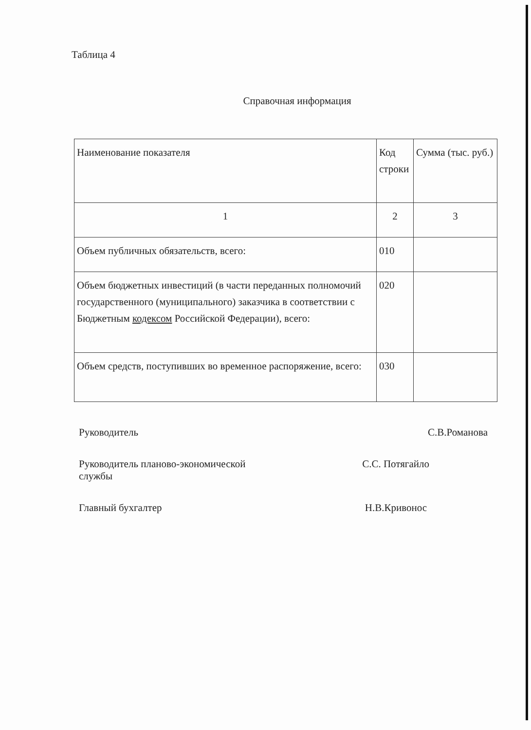Таблица 4
Справочная информация
| Наименование показателя | Код строки | Сумма (тыс. руб.) |
| 1 | 2 | 3 |
| Объем публичных обязательств, всего: | 010 | |
| Объем бюджетных инвестиций (в части переданных полномочий государственного (муниципального) заказчика в соответствии с Бюджетным кодексом Российской Федерации), всего: | 020 | |
| Объем средств, поступивших во временное распоряжение, всего: | 030 | |
Руководитель С.В.Романова
Руководитель планово-экономической
службы С.С. Потягайло
Главный бухгалтер Н.В.Кривонос